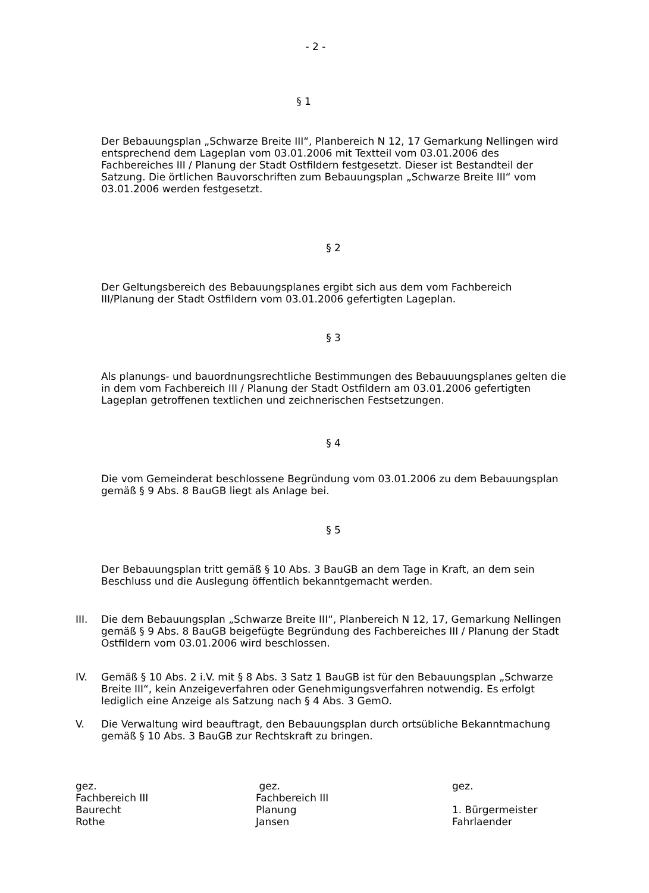- 2 -
§ 1
Der Bebauungsplan „Schwarze Breite III“, Planbereich N 12, 17 Gemarkung Nellingen wird entsprechend dem Lageplan vom 03.01.2006 mit Textteil vom 03.01.2006 des Fachbereiches III / Planung der Stadt Ostfildern festgesetzt. Dieser ist Bestandteil der Satzung. Die örtlichen Bauvorschriften zum Bebauungsplan „Schwarze Breite III“ vom 03.01.2006 werden festgesetzt.
§ 2
Der Geltungsbereich des Bebauungsplanes ergibt sich aus dem vom Fachbereich III/Planung der Stadt Ostfildern vom 03.01.2006 gefertigten Lageplan.
§ 3
Als planungs- und bauordnungsrechtliche Bestimmungen des Bebauuungsplanes gelten die in dem vom Fachbereich III / Planung der Stadt Ostfildern am 03.01.2006 gefertigten Lageplan getroffenen textlichen und zeichnerischen Festsetzungen.
§ 4
Die vom Gemeinderat beschlossene Begründung vom 03.01.2006 zu dem Bebauungsplan gemäß § 9 Abs. 8 BauGB liegt als Anlage bei.
§ 5
Der Bebauungsplan tritt gemäß § 10 Abs. 3 BauGB an dem Tage in Kraft, an dem sein Beschluss und die Auslegung öffentlich bekanntgemacht werden.
III. Die dem Bebauungsplan „Schwarze Breite III“, Planbereich N 12, 17, Gemarkung Nellingen gemäß § 9 Abs. 8 BauGB beigefügte Begründung des Fachbereiches III / Planung der Stadt Ostfildern vom 03.01.2006 wird beschlossen.
IV. Gemäß § 10 Abs. 2 i.V. mit § 8 Abs. 3 Satz 1 BauGB ist für den Bebauungsplan „Schwarze Breite III“, kein Anzeigeverfahren oder Genehmigungsverfahren notwendig. Es erfolgt lediglich eine Anzeige als Satzung nach § 4 Abs. 3 GemO.
V. Die Verwaltung wird beauftragt, den Bebauungsplan durch ortsübliche Bekanntmachung gemäß § 10 Abs. 3 BauGB zur Rechtskraft zu bringen.
gez.
Fachbereich III
Baurecht
Rothe
gez.
Fachbereich III
Planung
Jansen
gez.
1. Bürgermeister
Fahrlaender